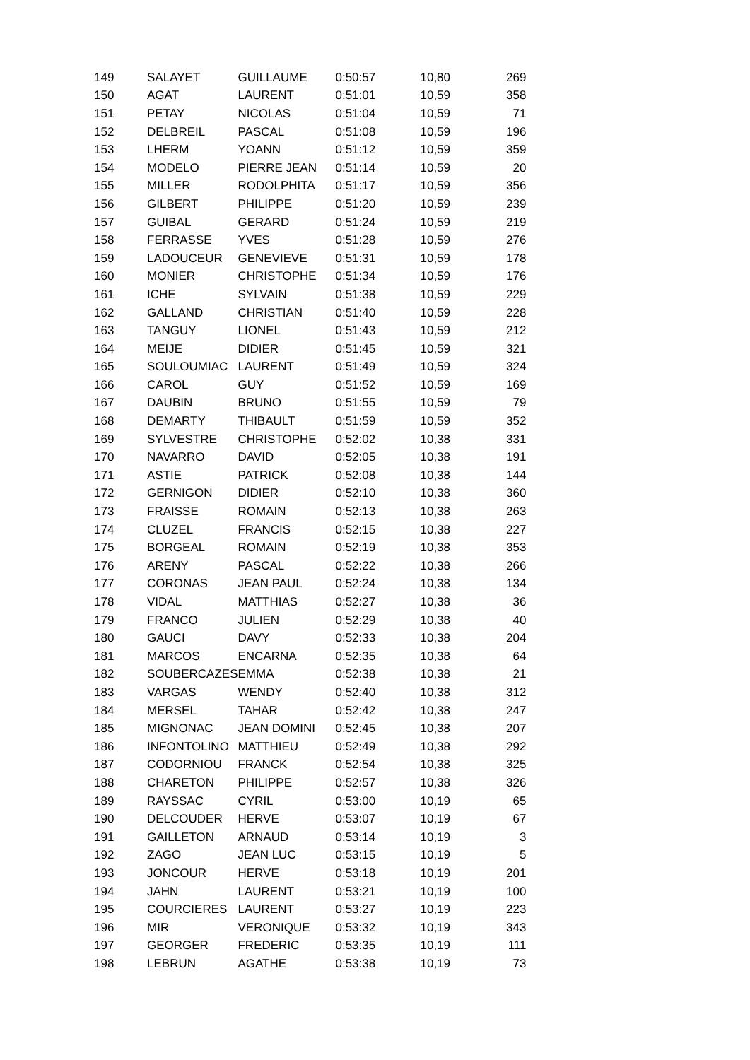| 149 | SALAYET | GUILLAUME | 0:50:57 | 10,80 | 269 |
| 150 | AGAT | LAURENT | 0:51:01 | 10,59 | 358 |
| 151 | PETAY | NICOLAS | 0:51:04 | 10,59 | 71 |
| 152 | DELBREIL | PASCAL | 0:51:08 | 10,59 | 196 |
| 153 | LHERM | YOANN | 0:51:12 | 10,59 | 359 |
| 154 | MODELO | PIERRE JEAN | 0:51:14 | 10,59 | 20 |
| 155 | MILLER | RODOLPHITA | 0:51:17 | 10,59 | 356 |
| 156 | GILBERT | PHILIPPE | 0:51:20 | 10,59 | 239 |
| 157 | GUIBAL | GERARD | 0:51:24 | 10,59 | 219 |
| 158 | FERRASSE | YVES | 0:51:28 | 10,59 | 276 |
| 159 | LADOUCEUR | GENEVIEVE | 0:51:31 | 10,59 | 178 |
| 160 | MONIER | CHRISTOPHE | 0:51:34 | 10,59 | 176 |
| 161 | ICHE | SYLVAIN | 0:51:38 | 10,59 | 229 |
| 162 | GALLAND | CHRISTIAN | 0:51:40 | 10,59 | 228 |
| 163 | TANGUY | LIONEL | 0:51:43 | 10,59 | 212 |
| 164 | MEIJE | DIDIER | 0:51:45 | 10,59 | 321 |
| 165 | SOULOUMIAC | LAURENT | 0:51:49 | 10,59 | 324 |
| 166 | CAROL | GUY | 0:51:52 | 10,59 | 169 |
| 167 | DAUBIN | BRUNO | 0:51:55 | 10,59 | 79 |
| 168 | DEMARTY | THIBAULT | 0:51:59 | 10,59 | 352 |
| 169 | SYLVESTRE | CHRISTOPHE | 0:52:02 | 10,38 | 331 |
| 170 | NAVARRO | DAVID | 0:52:05 | 10,38 | 191 |
| 171 | ASTIE | PATRICK | 0:52:08 | 10,38 | 144 |
| 172 | GERNIGON | DIDIER | 0:52:10 | 10,38 | 360 |
| 173 | FRAISSE | ROMAIN | 0:52:13 | 10,38 | 263 |
| 174 | CLUZEL | FRANCIS | 0:52:15 | 10,38 | 227 |
| 175 | BORGEAL | ROMAIN | 0:52:19 | 10,38 | 353 |
| 176 | ARENY | PASCAL | 0:52:22 | 10,38 | 266 |
| 177 | CORONAS | JEAN PAUL | 0:52:24 | 10,38 | 134 |
| 178 | VIDAL | MATTHIAS | 0:52:27 | 10,38 | 36 |
| 179 | FRANCO | JULIEN | 0:52:29 | 10,38 | 40 |
| 180 | GAUCI | DAVY | 0:52:33 | 10,38 | 204 |
| 181 | MARCOS | ENCARNA | 0:52:35 | 10,38 | 64 |
| 182 | SOUBERCAZES | EMMA | 0:52:38 | 10,38 | 21 |
| 183 | VARGAS | WENDY | 0:52:40 | 10,38 | 312 |
| 184 | MERSEL | TAHAR | 0:52:42 | 10,38 | 247 |
| 185 | MIGNONAC | JEAN DOMINI | 0:52:45 | 10,38 | 207 |
| 186 | INFONTOLINO | MATTHIEU | 0:52:49 | 10,38 | 292 |
| 187 | CODORNIOU | FRANCK | 0:52:54 | 10,38 | 325 |
| 188 | CHARETON | PHILIPPE | 0:52:57 | 10,38 | 326 |
| 189 | RAYSSAC | CYRIL | 0:53:00 | 10,19 | 65 |
| 190 | DELCOUDER | HERVE | 0:53:07 | 10,19 | 67 |
| 191 | GAILLETON | ARNAUD | 0:53:14 | 10,19 | 3 |
| 192 | ZAGO | JEAN LUC | 0:53:15 | 10,19 | 5 |
| 193 | JONCOUR | HERVE | 0:53:18 | 10,19 | 201 |
| 194 | JAHN | LAURENT | 0:53:21 | 10,19 | 100 |
| 195 | COURCIERES | LAURENT | 0:53:27 | 10,19 | 223 |
| 196 | MIR | VERONIQUE | 0:53:32 | 10,19 | 343 |
| 197 | GEORGER | FREDERIC | 0:53:35 | 10,19 | 111 |
| 198 | LEBRUN | AGATHE | 0:53:38 | 10,19 | 73 |